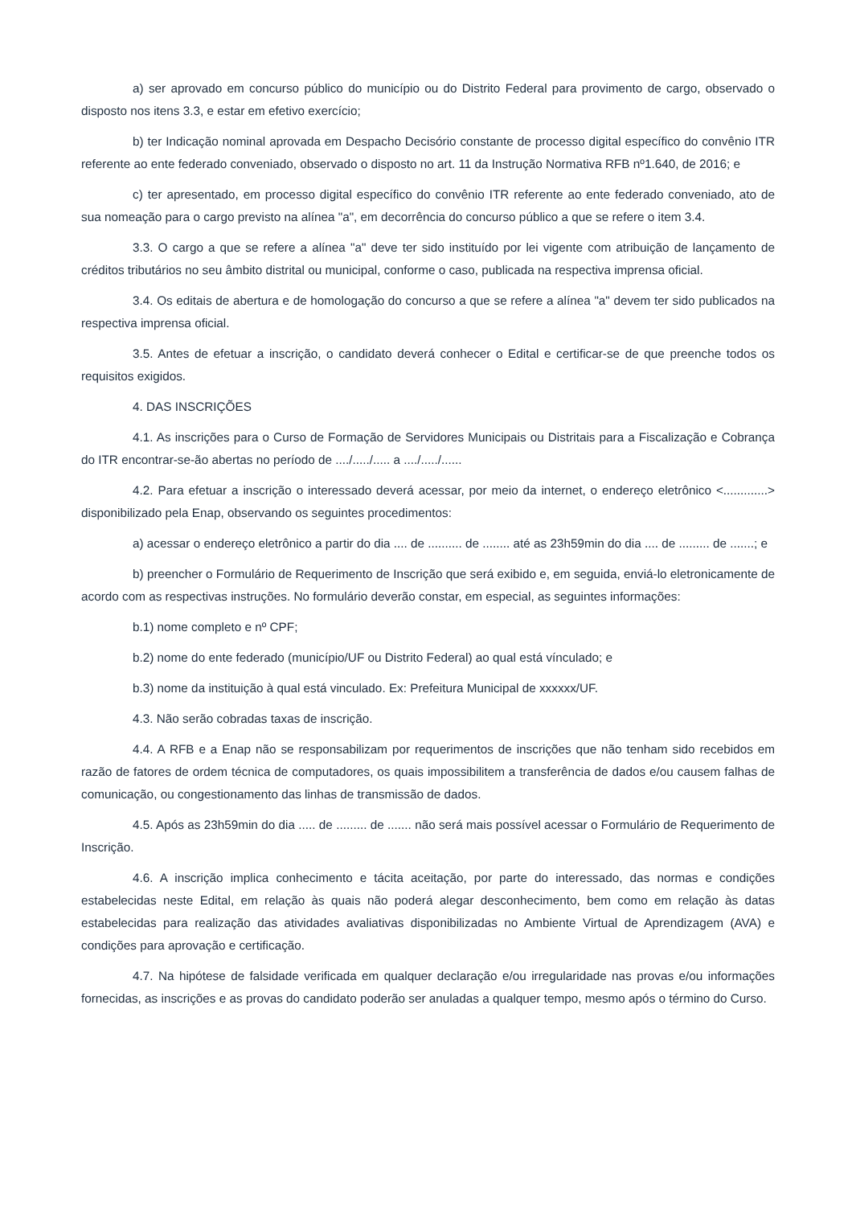a) ser aprovado em concurso público do município ou do Distrito Federal para provimento de cargo, observado o disposto nos itens 3.3, e estar em efetivo exercício;
b) ter Indicação nominal aprovada em Despacho Decisório constante de processo digital específico do convênio ITR referente ao ente federado conveniado, observado o disposto no art. 11 da Instrução Normativa RFB nº1.640, de 2016; e
c) ter apresentado, em processo digital específico do convênio ITR referente ao ente federado conveniado, ato de sua nomeação para o cargo previsto na alínea "a", em decorrência do concurso público a que se refere o item 3.4.
3.3. O cargo a que se refere a alínea "a" deve ter sido instituído por lei vigente com atribuição de lançamento de créditos tributários no seu âmbito distrital ou municipal, conforme o caso, publicada na respectiva imprensa oficial.
3.4. Os editais de abertura e de homologação do concurso a que se refere a alínea "a" devem ter sido publicados na respectiva imprensa oficial.
3.5. Antes de efetuar a inscrição, o candidato deverá conhecer o Edital e certificar-se de que preenche todos os requisitos exigidos.
4. DAS INSCRIÇÕES
4.1. As inscrições para o Curso de Formação de Servidores Municipais ou Distritais para a Fiscalização e Cobrança do ITR encontrar-se-ão abertas no período de ..../...../..... a ..../...../......
4.2. Para efetuar a inscrição o interessado deverá acessar, por meio da internet, o endereço eletrônico <.............> disponibilizado pela Enap, observando os seguintes procedimentos:
a) acessar o endereço eletrônico a partir do dia .... de .......... de ........ até as 23h59min do dia .... de ......... de .......; e
b) preencher o Formulário de Requerimento de Inscrição que será exibido e, em seguida, enviá-lo eletronicamente de acordo com as respectivas instruções. No formulário deverão constar, em especial, as seguintes informações:
b.1) nome completo e nº CPF;
b.2) nome do ente federado (município/UF ou Distrito Federal) ao qual está vínculado; e
b.3) nome da instituição à qual está vinculado. Ex: Prefeitura Municipal de xxxxxx/UF.
4.3. Não serão cobradas taxas de inscrição.
4.4. A RFB e a Enap não se responsabilizam por requerimentos de inscrições que não tenham sido recebidos em razão de fatores de ordem técnica de computadores, os quais impossibilitem a transferência de dados e/ou causem falhas de comunicação, ou congestionamento das linhas de transmissão de dados.
4.5. Após as 23h59min do dia ..... de ......... de ....... não será mais possível acessar o Formulário de Requerimento de Inscrição.
4.6. A inscrição implica conhecimento e tácita aceitação, por parte do interessado, das normas e condições estabelecidas neste Edital, em relação às quais não poderá alegar desconhecimento, bem como em relação às datas estabelecidas para realização das atividades avaliativas disponibilizadas no Ambiente Virtual de Aprendizagem (AVA) e condições para aprovação e certificação.
4.7. Na hipótese de falsidade verificada em qualquer declaração e/ou irregularidade nas provas e/ou informações fornecidas, as inscrições e as provas do candidato poderão ser anuladas a qualquer tempo, mesmo após o término do Curso.